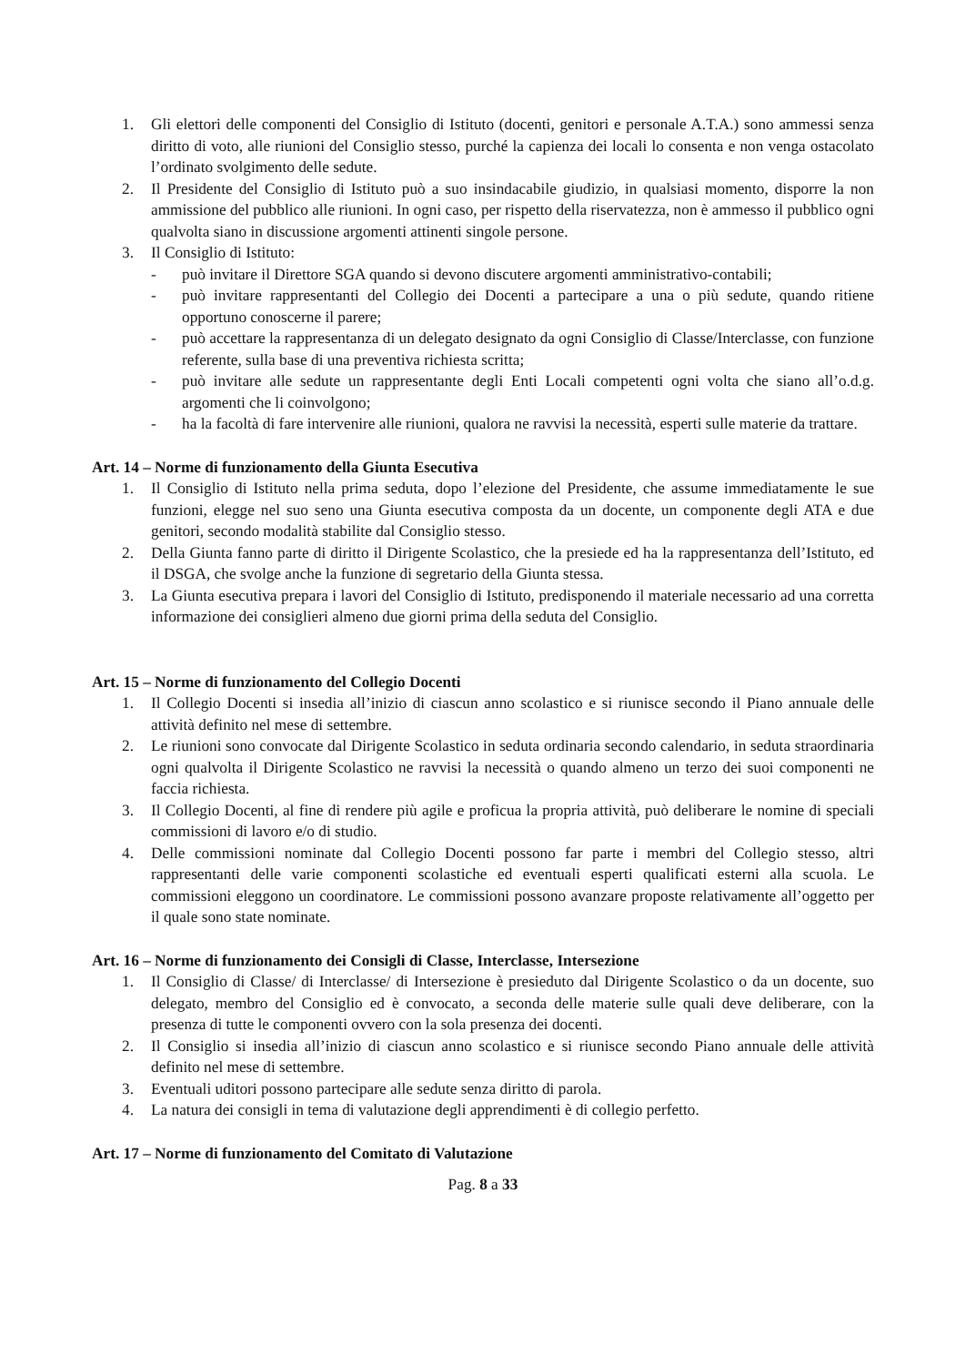1. Gli elettori delle componenti del Consiglio di Istituto (docenti, genitori e personale A.T.A.) sono ammessi senza diritto di voto, alle riunioni del Consiglio stesso, purché la capienza dei locali lo consenta e non venga ostacolato l’ordinato svolgimento delle sedute.
2. Il Presidente del Consiglio di Istituto può a suo insindacabile giudizio, in qualsiasi momento, disporre la non ammissione del pubblico alle riunioni. In ogni caso, per rispetto della riservatezza, non è ammesso il pubblico ogni qualvolta siano in discussione argomenti attinenti singole persone.
3. Il Consiglio di Istituto:
- può invitare il Direttore SGA quando si devono discutere argomenti amministrativo-contabili;
- può invitare rappresentanti del Collegio dei Docenti a partecipare a una o più sedute, quando ritiene opportuno conoscerne il parere;
- può accettare la rappresentanza di un delegato designato da ogni Consiglio di Classe/Interclasse, con funzione referente, sulla base di una preventiva richiesta scritta;
- può invitare alle sedute un rappresentante degli Enti Locali competenti ogni volta che siano all’o.d.g. argomenti che li coinvolgono;
- ha la facoltà di fare intervenire alle riunioni, qualora ne ravvisi la necessità, esperti sulle materie da trattare.
Art. 14 – Norme di funzionamento della Giunta Esecutiva
1. Il Consiglio di Istituto nella prima seduta, dopo l’elezione del Presidente, che assume immediatamente le sue funzioni, elegge nel suo seno una Giunta esecutiva composta da un docente, un componente degli ATA e due genitori, secondo modalità stabilite dal Consiglio stesso.
2. Della Giunta fanno parte di diritto il Dirigente Scolastico, che la presiede ed ha la rappresentanza dell’Istituto, ed il DSGA, che svolge anche la funzione di segretario della Giunta stessa.
3. La Giunta esecutiva prepara i lavori del Consiglio di Istituto, predisponendo il materiale necessario ad una corretta informazione dei consiglieri almeno due giorni prima della seduta del Consiglio.
Art. 15 – Norme di funzionamento del Collegio Docenti
1. Il Collegio Docenti si insedia all’inizio di ciascun anno scolastico e si riunisce secondo il Piano annuale delle attività definito nel mese di settembre.
2. Le riunioni sono convocate dal Dirigente Scolastico in seduta ordinaria secondo calendario, in seduta straordinaria ogni qualvolta il Dirigente Scolastico ne ravvisi la necessità o quando almeno un terzo dei suoi componenti ne faccia richiesta.
3. Il Collegio Docenti, al fine di rendere più agile e proficua la propria attività, può deliberare le nomine di speciali commissioni di lavoro e/o di studio.
4. Delle commissioni nominate dal Collegio Docenti possono far parte i membri del Collegio stesso, altri rappresentanti delle varie componenti scolastiche ed eventuali esperti qualificati esterni alla scuola. Le commissioni eleggono un coordinatore. Le commissioni possono avanzare proposte relativamente all’oggetto per il quale sono state nominate.
Art. 16 – Norme di funzionamento dei Consigli di Classe, Interclasse, Intersezione
1. Il Consiglio di Classe/ di Interclasse/ di Intersezione è presieduto dal Dirigente Scolastico o da un docente, suo delegato, membro del Consiglio ed è convocato, a seconda delle materie sulle quali deve deliberare, con la presenza di tutte le componenti ovvero con la sola presenza dei docenti.
2. Il Consiglio si insedia all’inizio di ciascun anno scolastico e si riunisce secondo Piano annuale delle attività definito nel mese di settembre.
3. Eventuali uditori possono partecipare alle sedute senza diritto di parola.
4. La natura dei consigli in tema di valutazione degli apprendimenti è di collegio perfetto.
Art. 17 – Norme di funzionamento del Comitato di Valutazione
Pag. 8 a 33